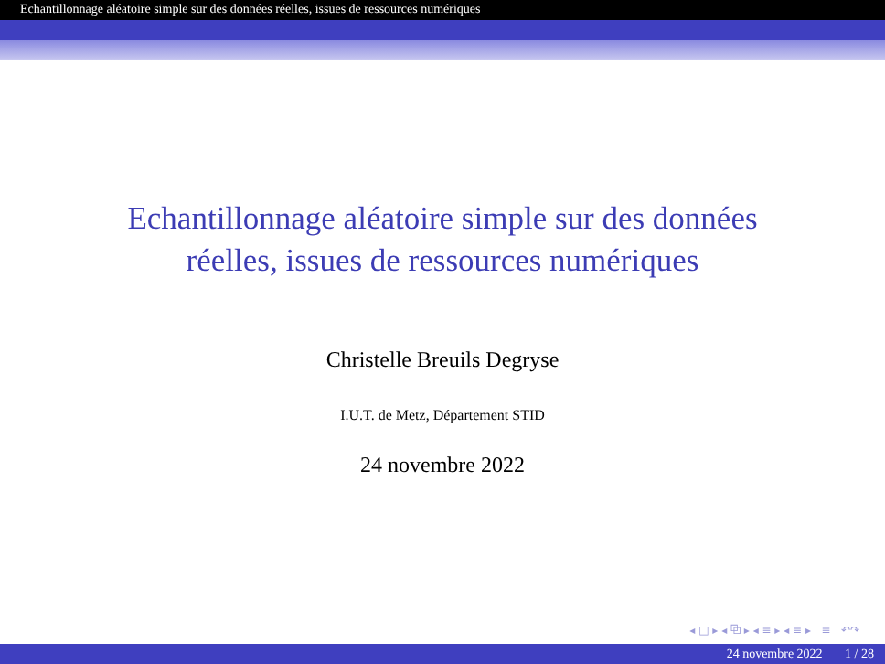Echantillonnage aléatoire simple sur des données réelles, issues de ressources numériques
Echantillonnage aléatoire simple sur des données
réelles, issues de ressources numériques
Christelle Breuils Degryse
I.U.T. de Metz, Département STID
24 novembre 2022
◂ □ ▸ ◂ ⧉ ▸ ◂ ≡ ▸ ◂ ≡ ▸ ≡ ↶↷
24 novembre 2022 1 / 28